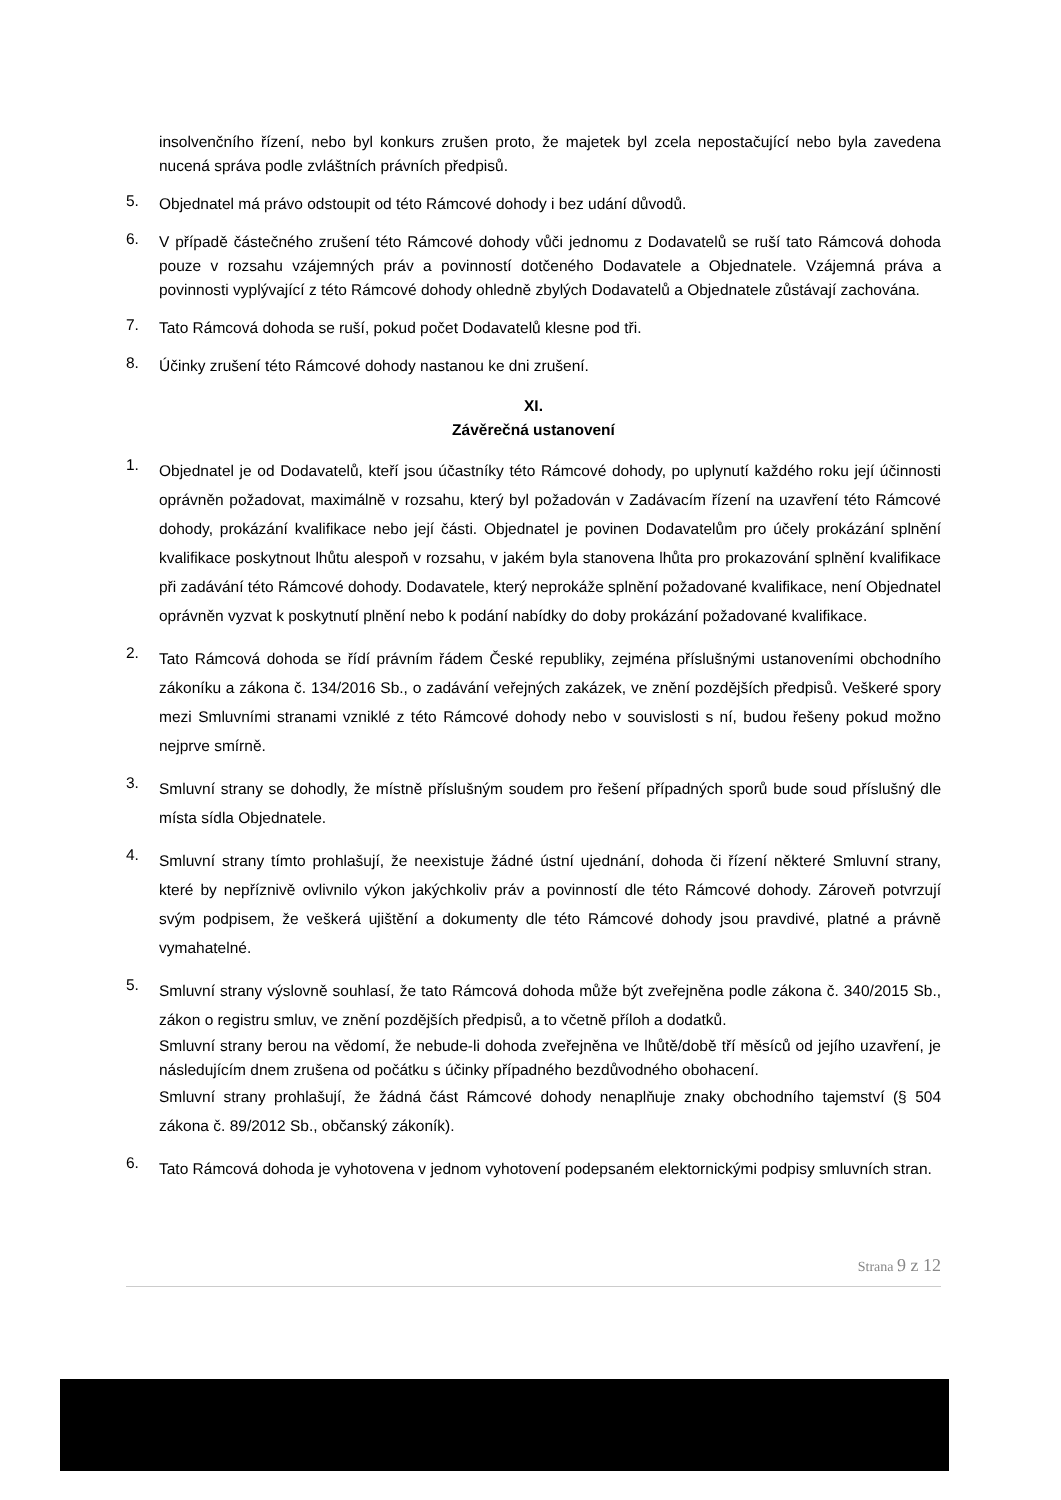insolvenčního řízení, nebo byl konkurs zrušen proto, že majetek byl zcela nepostačující nebo byla zavedena nucená správa podle zvláštních právních předpisů.
5.
Objednatel má právo odstoupit od této Rámcové dohody i bez udání důvodů.
6.
V případě částečného zrušení této Rámcové dohody vůči jednomu z Dodavatelů se ruší tato Rámcová dohoda pouze v rozsahu vzájemných práv a povinností dotčeného Dodavatele a Objednatele. Vzájemná práva a povinnosti vyplývající z této Rámcové dohody ohledně zbylých Dodavatelů a Objednatele zůstávají zachována.
7.
Tato Rámcová dohoda se ruší, pokud počet Dodavatelů klesne pod tři.
8.
Účinky zrušení této Rámcové dohody nastanou ke dni zrušení.
XI.
Závěrečná ustanovení
1.
Objednatel je od Dodavatelů, kteří jsou účastníky této Rámcové dohody, po uplynutí každého roku její účinnosti oprávněn požadovat, maximálně v rozsahu, který byl požadován v Zadávacím řízení na uzavření této Rámcové dohody, prokázání kvalifikace nebo její části. Objednatel je povinen Dodavatelům pro účely prokázání splnění kvalifikace poskytnout lhůtu alespoň v rozsahu, v jakém byla stanovena lhůta pro prokazování splnění kvalifikace při zadávání této Rámcové dohody. Dodavatele, který neprokáže splnění požadované kvalifikace, není Objednatel oprávněn vyzvat k poskytnutí plnění nebo k podání nabídky do doby prokázání požadované kvalifikace.
2.
Tato Rámcová dohoda se řídí právním řádem České republiky, zejména příslušnými ustanoveními obchodního zákoníku a zákona č. 134/2016 Sb., o zadávání veřejných zakázek, ve znění pozdějších předpisů. Veškeré spory mezi Smluvními stranami vzniklé z této Rámcové dohody nebo v souvislosti s ní, budou řešeny pokud možno nejprve smírně.
3.
Smluvní strany se dohodly, že místně příslušným soudem pro řešení případných sporů bude soud příslušný dle místa sídla Objednatele.
4.
Smluvní strany tímto prohlašují, že neexistuje žádné ústní ujednání, dohoda či řízení některé Smluvní strany, které by nepříznivě ovlivnilo výkon jakýchkoliv práv a povinností dle této Rámcové dohody. Zároveň potvrzují svým podpisem, že veškerá ujištění a dokumenty dle této Rámcové dohody jsou pravdivé, platné a právně vymahatelné.
5.
Smluvní strany výslovně souhlasí, že tato Rámcová dohoda může být zveřejněna podle zákona č. 340/2015 Sb., zákon o registru smluv, ve znění pozdějších předpisů, a to včetně příloh a dodatků.
Smluvní strany berou na vědomí, že nebude-li dohoda zveřejněna ve lhůtě/době tří měsíců od jejího uzavření, je následujícím dnem zrušena od počátku s účinky případného bezdůvodného obohacení.
Smluvní strany prohlašují, že žádná část Rámcové dohody nenaplňuje znaky obchodního tajemství (§ 504 zákona č. 89/2012 Sb., občanský zákoník).
6.
Tato Rámcová dohoda je vyhotovena v jednom vyhotovení podepsaném elektornickými podpisy smluvních stran.
Strana 9 z 12